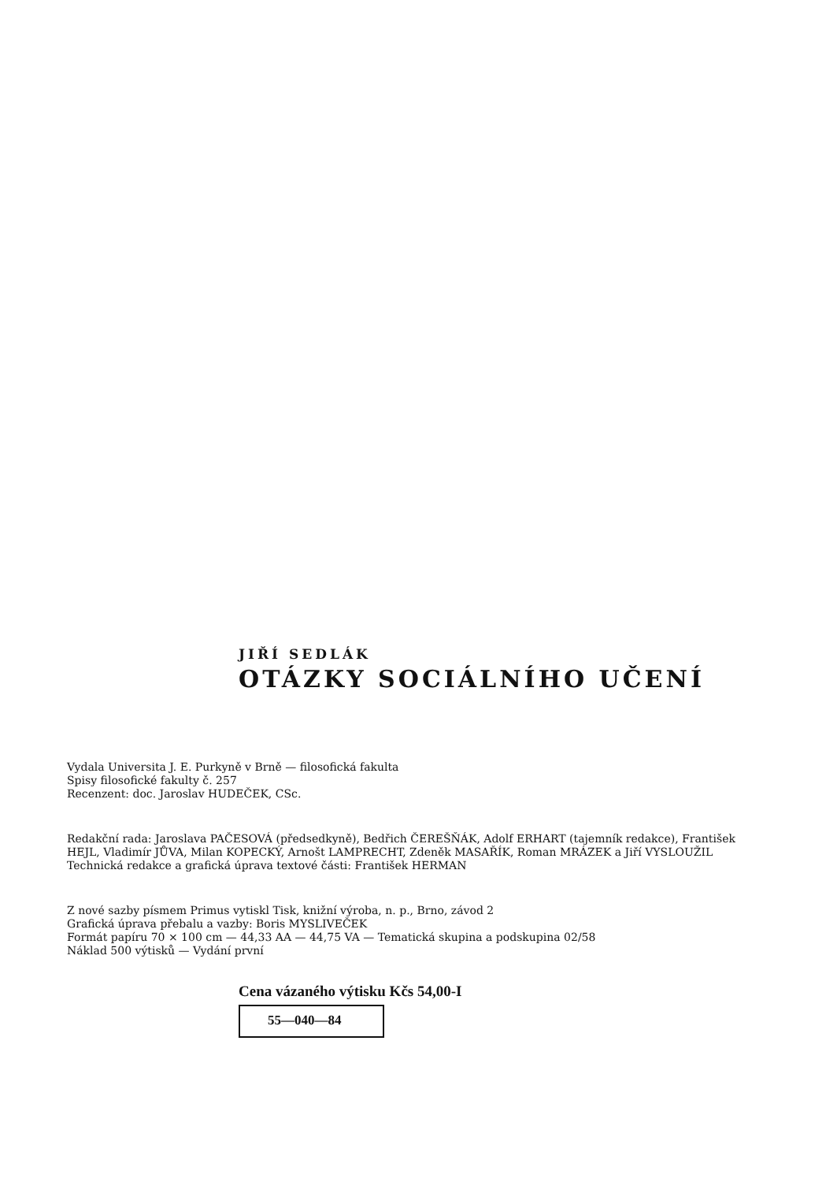JIŘÍ SEDLÁK
OTÁZKY SOCIÁLNÍHO UČENÍ
Vydala Universita J. E. Purkyně v Brně — filosofická fakulta
Spisy filosofické fakulty č. 257
Recenzent: doc. Jaroslav HUDEČEK, CSc.
Redakční rada: Jaroslava PAČESOVÁ (předsedkyně), Bedřich ČEREŠŇÁK, Adolf ERHART (tajemník redakce), František HEJL, Vladimír JŮVA, Milan KOPECKÝ, Arnošt LAMPRECHT, Zdeněk MASAŘÍK, Roman MRÁZEK a Jiří VYSLOUŽIL
Technická redakce a grafická úprava textové části: František HERMAN
Z nové sazby písmem Primus vytiskl Tisk, knižní výroba, n. p., Brno, závod 2
Grafická úprava přebalu a vazby: Boris MYSLIVEČEK
Formát papíru 70 × 100 cm — 44,33 AA — 44,75 VA — Tematická skupina a podskupina 02/58
Náklad 500 výtisků — Vydání první
Cena vázaného výtisku Kčs 54,00-I
55—040—84